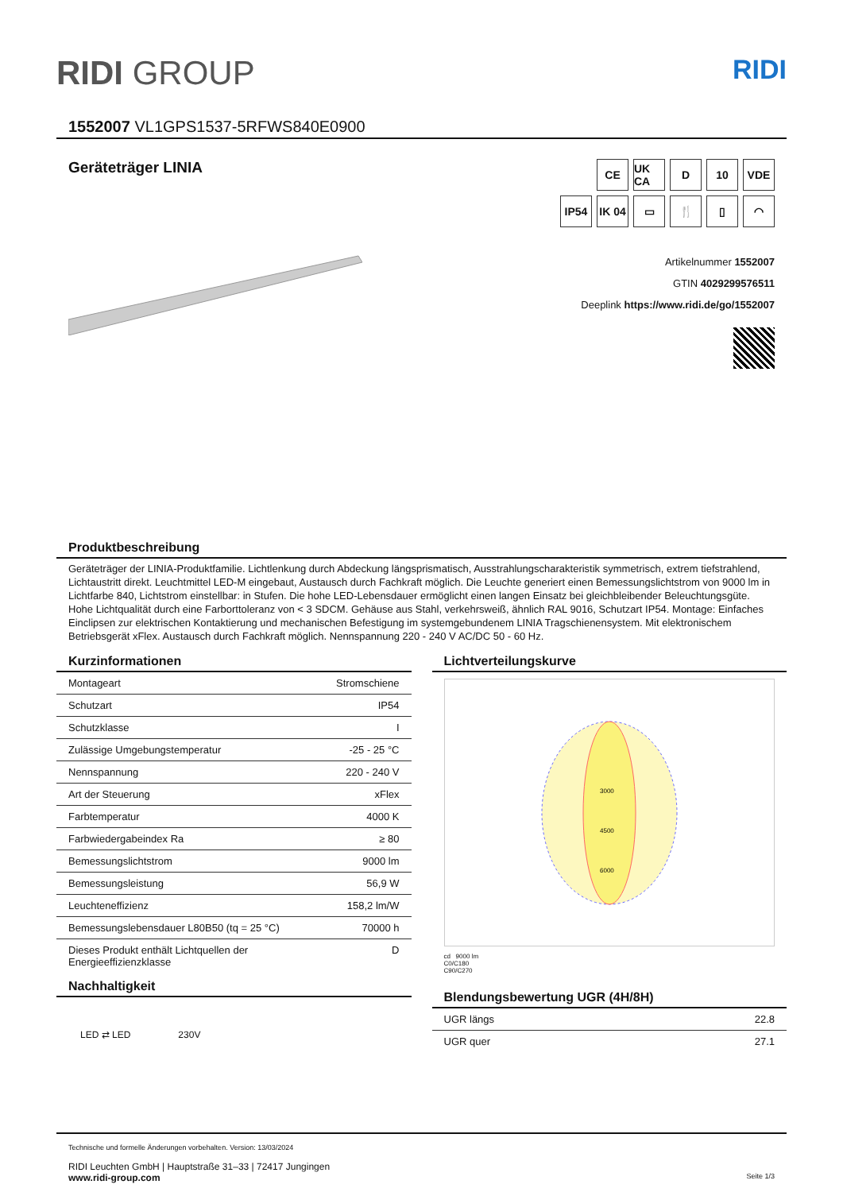RIDI GROUP
RIDI
1552007 VL1GPS1537-5RFWS840E0900
Geräteträger LINIA
CE
UK CA
D
10
VDE
IP54
IK 04
▭
🍴
▯
◠
Artikelnummer 1552007
GTIN 4029299576511
Deeplink https://www.ridi.de/go/1552007
Produktbeschreibung
Geräteträger der LINIA-Produktfamilie. Lichtlenkung durch Abdeckung längsprismatisch, Ausstrahlungscharakteristik symmetrisch, extrem tiefstrahlend, Lichtaustritt direkt. Leuchtmittel LED-M eingebaut, Austausch durch Fachkraft möglich. Die Leuchte generiert einen Bemessungslichtstrom von 9000 lm in Lichtfarbe 840, Lichtstrom einstellbar: in Stufen. Die hohe LED-Lebensdauer ermöglicht einen langen Einsatz bei gleichbleibender Beleuchtungsgüte. Hohe Lichtqualität durch eine Farborttoleranz von < 3 SDCM. Gehäuse aus Stahl, verkehrsweiß, ähnlich RAL 9016, Schutzart IP54. Montage: Einfaches Einclipsen zur elektrischen Kontaktierung und mechanischen Befestigung im systemgebundenem LINIA Tragschienensystem. Mit elektronischem Betriebsgerät xFlex. Austausch durch Fachkraft möglich. Nennspannung 220 - 240 V AC/DC 50 - 60 Hz.
Kurzinformationen
| Montageart | Stromschiene |
| Schutzart | IP54 |
| Schutzklasse | I |
| Zulässige Umgebungstemperatur | -25 - 25 °C |
| Nennspannung | 220 - 240 V |
| Art der Steuerung | xFlex |
| Farbtemperatur | 4000 K |
| Farbwiedergabeindex Ra | ≥ 80 |
| Bemessungslichtstrom | 9000 lm |
| Bemessungsleistung | 56,9 W |
| Leuchteneffizienz | 158,2 lm/W |
| Bemessungslebensdauer L80B50 (tq = 25 °C) | 70000 h |
| Dieses Produkt enthält Lichtquellen der Energieeffizienzklasse | D |
Nachhaltigkeit
LED ⇄ LED 230V
Lichtverteilungskurve
3000
4500
6000
cd 9000 lm
C0/C180
C90/C270
Blendungsbewertung UGR (4H/8H)
| UGR längs | 22.8 |
| UGR quer | 27.1 |
Technische und formelle Änderungen vorbehalten. Version: 13/03/2024
RIDI Leuchten GmbH | Hauptstraße 31–33 | 72417 Jungingen
www.ridi-group.com Seite 1/3